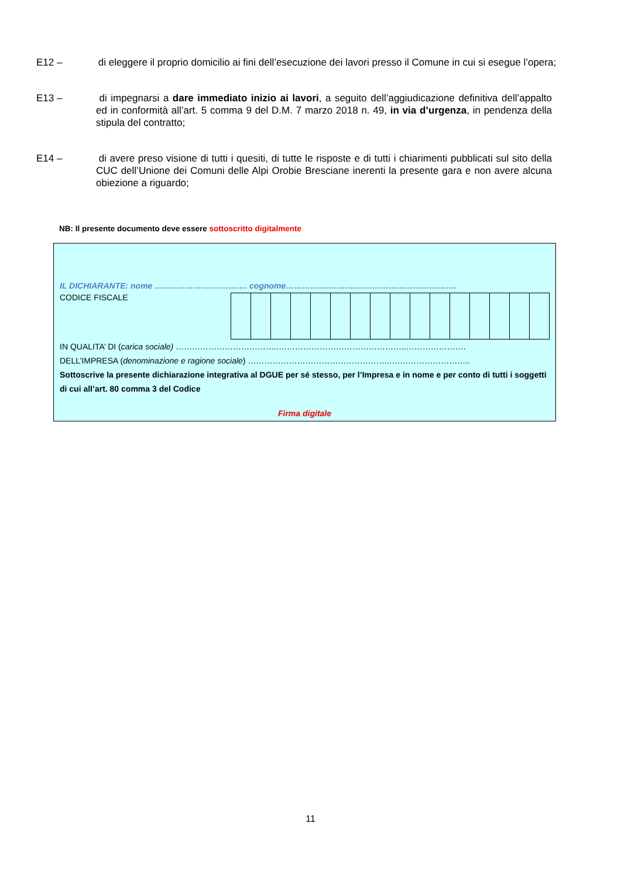E12 – di eleggere il proprio domicilio ai fini dell’esecuzione dei lavori presso il Comune in cui si esegue l’opera;
E13 – di impegnarsi a dare immediato inizio ai lavori, a seguito dell’aggiudicazione definitiva dell’appalto ed in conformità all’art. 5 comma 9 del D.M. 7 marzo 2018 n. 49, in via d’urgenza, in pendenza della stipula del contratto;
E14 – di avere preso visione di tutti i quesiti, di tutte le risposte e di tutti i chiarimenti pubblicati sul sito della CUC dell’Unione dei Comuni delle Alpi Orobie Bresciane inerenti la presente gara e non avere alcuna obiezione a riguardo;
NB: Il presente documento deve essere sottoscritto digitalmente
IL DICHIARANTE: nome ……………………………. cognome……………..……………………………………….
CODICE FISCALE
IN QUALITA’ DI (carica sociale) ………………………………..………………………………………..………………….
DELL’IMPRESA (denominazione e ragione sociale) ……………………………………………..………………………..
Sottoscrive la presente dichiarazione integrativa al DGUE per sé stesso, per l’Impresa e in nome e per conto di tutti i soggetti di cui all’art. 80 comma 3 del Codice
Firma digitale
11